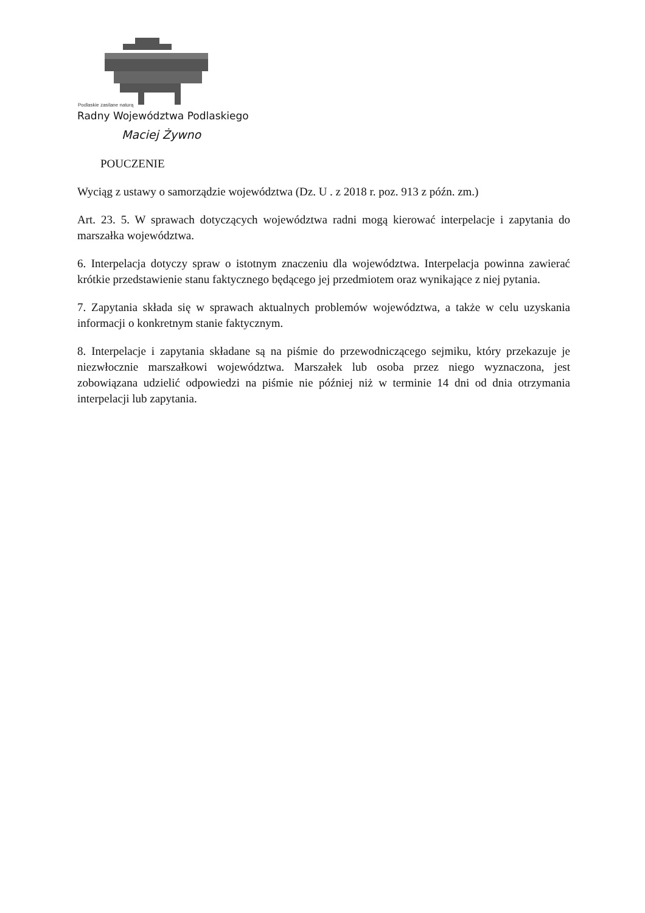Podlaskie zasilane naturą
Radny Województwa Podlaskiego
Maciej Żywno
POUCZENIE
Wyciąg z ustawy o samorządzie województwa (Dz. U . z 2018 r. poz. 913 z późn. zm.)
Art. 23. 5. W sprawach dotyczących województwa radni mogą kierować interpelacje i zapytania do marszałka województwa.
6. Interpelacja dotyczy spraw o istotnym znaczeniu dla województwa. Interpelacja powinna zawierać krótkie przedstawienie stanu faktycznego będącego jej przedmiotem oraz wynikające z niej pytania.
7. Zapytania składa się w sprawach aktualnych problemów województwa, a także w celu uzyskania informacji o konkretnym stanie faktycznym.
8. Interpelacje i zapytania składane są na piśmie do przewodniczącego sejmiku, który przekazuje je niezwłocznie marszałkowi województwa. Marszałek lub osoba przez niego wyznaczona, jest zobowiązana udzielić odpowiedzi na piśmie nie później niż w terminie 14 dni od dnia otrzymania interpelacji lub zapytania.